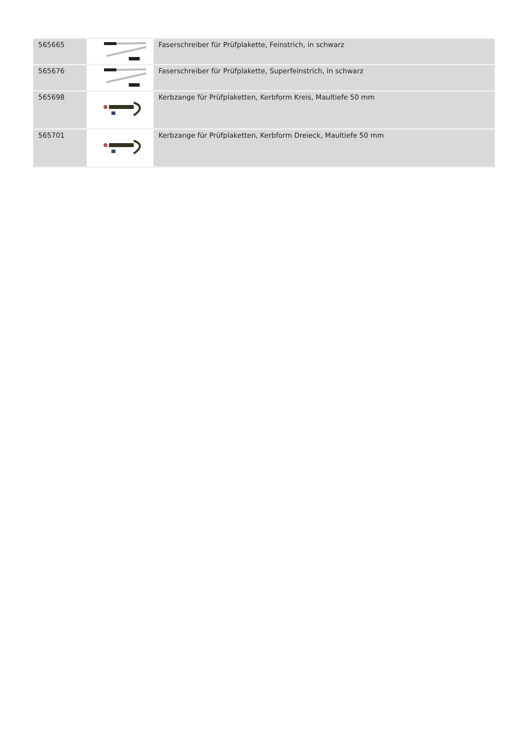| 565665 | | Faserschreiber für Prüfplakette, Feinstrich, in schwarz |
| 565676 | | Faserschreiber für Prüfplakette, Superfeinstrich, in schwarz |
| 565698 | | Kerbzange für Prüfplaketten, Kerbform Kreis, Maultiefe 50 mm |
| 565701 | | Kerbzange für Prüfplaketten, Kerbform Dreieck, Maultiefe 50 mm |